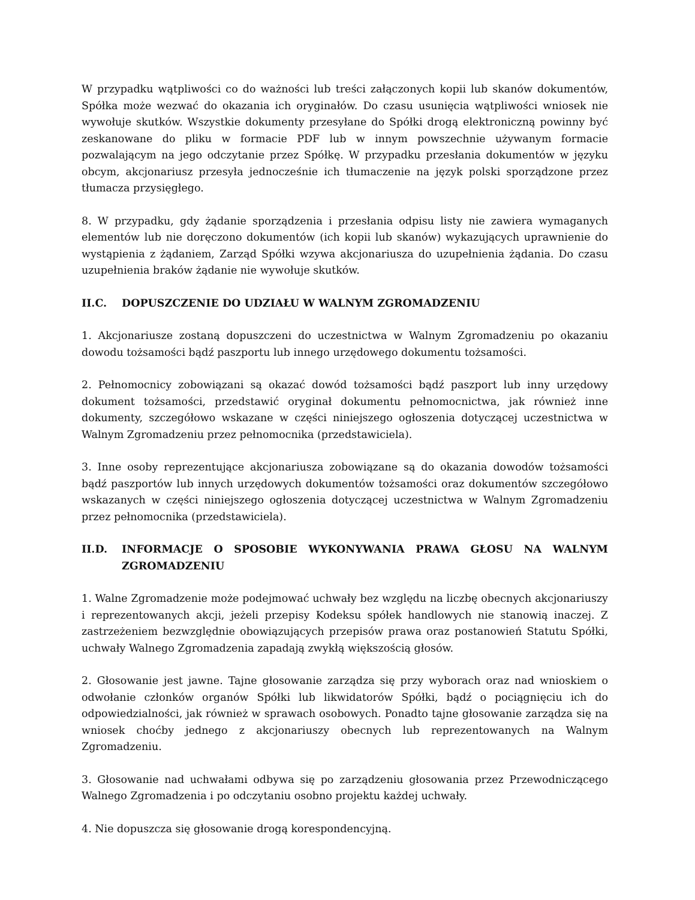W przypadku wątpliwości co do ważności lub treści załączonych kopii lub skanów dokumentów, Spółka może wezwać do okazania ich oryginałów. Do czasu usunięcia wątpliwości wniosek nie wywołuje skutków. Wszystkie dokumenty przesyłane do Spółki drogą elektroniczną powinny być zeskanowane do pliku w formacie PDF lub w innym powszechnie używanym formacie pozwalającym na jego odczytanie przez Spółkę. W przypadku przesłania dokumentów w języku obcym, akcjonariusz przesyła jednocześnie ich tłumaczenie na język polski sporządzone przez tłumacza przysięgłego.
8. W przypadku, gdy żądanie sporządzenia i przesłania odpisu listy nie zawiera wymaganych elementów lub nie doręczono dokumentów (ich kopii lub skanów) wykazujących uprawnienie do wystąpienia z żądaniem, Zarząd Spółki wzywa akcjonariusza do uzupełnienia żądania. Do czasu uzupełnienia braków żądanie nie wywołuje skutków.
II.C. DOPUSZCZENIE DO UDZIAŁU W WALNYM ZGROMADZENIU
1. Akcjonariusze zostaną dopuszczeni do uczestnictwa w Walnym Zgromadzeniu po okazaniu dowodu tożsamości bądź paszportu lub innego urzędowego dokumentu tożsamości.
2. Pełnomocnicy zobowiązani są okazać dowód tożsamości bądź paszport lub inny urzędowy dokument tożsamości, przedstawić oryginał dokumentu pełnomocnictwa, jak również inne dokumenty, szczegółowo wskazane w części niniejszego ogłoszenia dotyczącej uczestnictwa w Walnym Zgromadzeniu przez pełnomocnika (przedstawiciela).
3. Inne osoby reprezentujące akcjonariusza zobowiązane są do okazania dowodów tożsamości bądź paszportów lub innych urzędowych dokumentów tożsamości oraz dokumentów szczegółowo wskazanych w części niniejszego ogłoszenia dotyczącej uczestnictwa w Walnym Zgromadzeniu przez pełnomocnika (przedstawiciela).
II.D. INFORMACJE O SPOSOBIE WYKONYWANIA PRAWA GŁOSU NA WALNYM ZGROMADZENIU
1. Walne Zgromadzenie może podejmować uchwały bez względu na liczbę obecnych akcjonariuszy i reprezentowanych akcji, jeżeli przepisy Kodeksu spółek handlowych nie stanowią inaczej. Z zastrzeżeniem bezwzględnie obowiązujących przepisów prawa oraz postanowień Statutu Spółki, uchwały Walnego Zgromadzenia zapadają zwykłą większością głosów.
2. Głosowanie jest jawne. Tajne głosowanie zarządza się przy wyborach oraz nad wnioskiem o odwołanie członków organów Spółki lub likwidatorów Spółki, bądź o pociągnięciu ich do odpowiedzialności, jak również w sprawach osobowych. Ponadto tajne głosowanie zarządza się na wniosek choćby jednego z akcjonariuszy obecnych lub reprezentowanych na Walnym Zgromadzeniu.
3. Głosowanie nad uchwałami odbywa się po zarządzeniu głosowania przez Przewodniczącego Walnego Zgromadzenia i po odczytaniu osobno projektu każdej uchwały.
4. Nie dopuszcza się głosowanie drogą korespondencyjną.